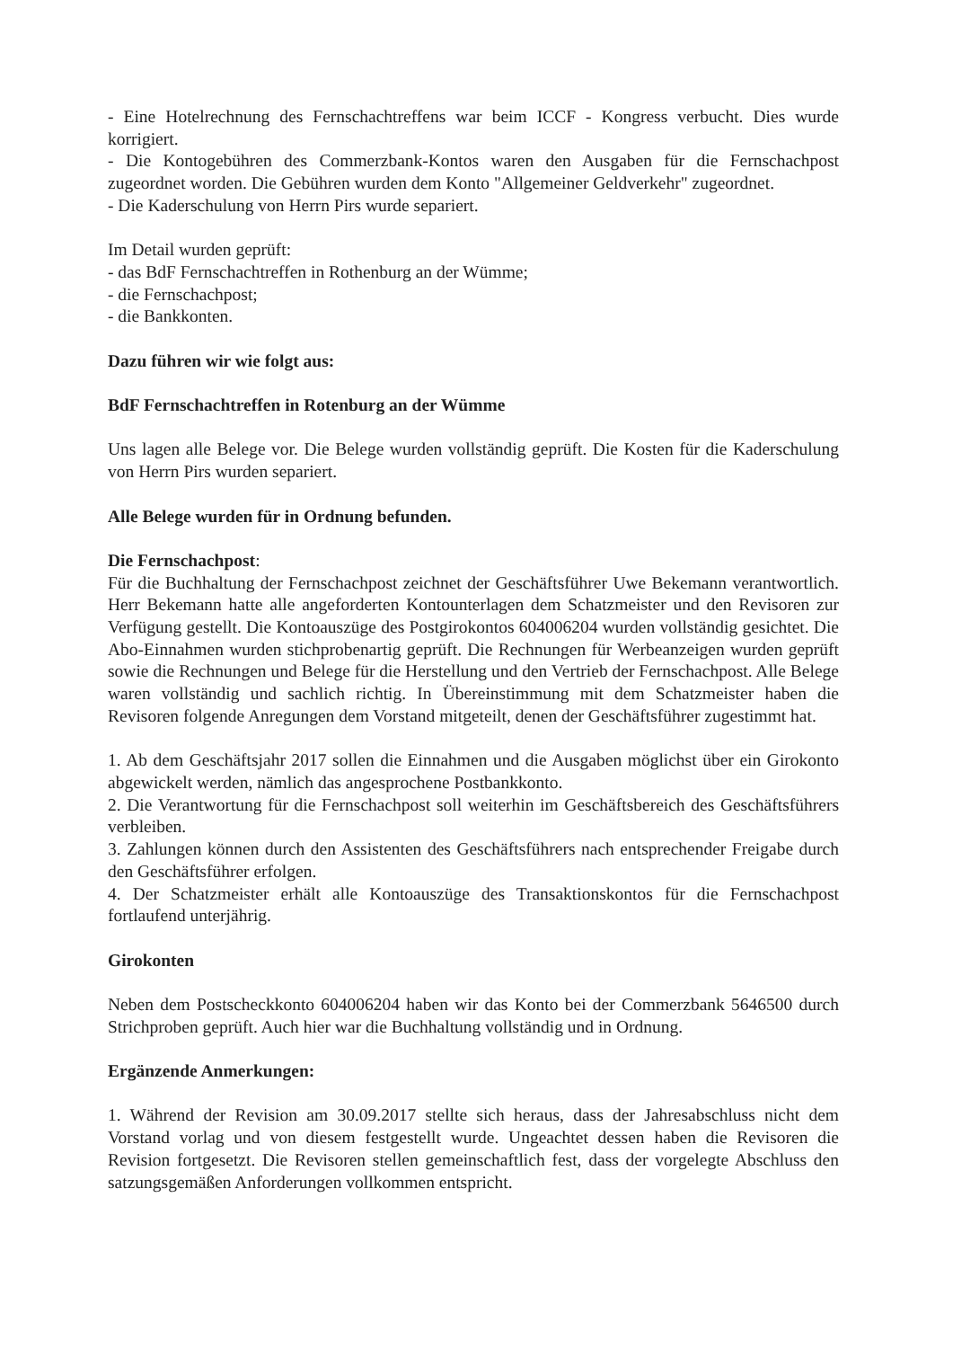- Eine Hotelrechnung des Fernschachtreffens war beim ICCF - Kongress verbucht. Dies wurde korrigiert.
- Die Kontogebühren des Commerzbank-Kontos waren den Ausgaben für die Fernschachpost zugeordnet worden. Die Gebühren wurden dem Konto "Allgemeiner Geldverkehr" zugeordnet.
- Die Kaderschulung von Herrn Pirs wurde separiert.
Im Detail wurden geprüft:
- das BdF Fernschachtreffen in Rothenburg an der Wümme;
- die Fernschachpost;
- die Bankkonten.
Dazu führen wir wie folgt aus:
BdF Fernschachtreffen in Rotenburg an der Wümme
Uns lagen alle Belege vor. Die Belege wurden vollständig geprüft. Die Kosten für die Kaderschulung von Herrn Pirs wurden separiert.
Alle Belege wurden für in Ordnung befunden.
Die Fernschachpost:
Für die Buchhaltung der Fernschachpost zeichnet der Geschäftsführer Uwe Bekemann verantwortlich. Herr Bekemann hatte alle angeforderten Kontounterlagen dem Schatzmeister und den Revisoren zur Verfügung gestellt. Die Kontoauszüge des Postgirokontos 604006204 wurden vollständig gesichtet. Die Abo-Einnahmen wurden stichprobenartig geprüft. Die Rechnungen für Werbeanzeigen wurden geprüft sowie die Rechnungen und Belege für die Herstellung und den Vertrieb der Fernschachpost. Alle Belege waren vollständig und sachlich richtig. In Übereinstimmung mit dem Schatzmeister haben die Revisoren folgende Anregungen dem Vorstand mitgeteilt, denen der Geschäftsführer zugestimmt hat.
1. Ab dem Geschäftsjahr 2017 sollen die Einnahmen und die Ausgaben möglichst über ein Girokonto abgewickelt werden, nämlich das angesprochene Postbankkonto.
2. Die Verantwortung für die Fernschachpost soll weiterhin im Geschäftsbereich des Geschäftsführers verbleiben.
3. Zahlungen können durch den Assistenten des Geschäftsführers nach entsprechender Freigabe durch den Geschäftsführer erfolgen.
4. Der Schatzmeister erhält alle Kontoauszüge des Transaktionskontos für die Fernschachpost fortlaufend unterjährig.
Girokonten
Neben dem Postscheckkonto 604006204 haben wir das Konto bei der Commerzbank 5646500 durch Strichproben geprüft. Auch hier war die Buchhaltung vollständig und in Ordnung.
Ergänzende Anmerkungen:
1. Während der Revision am 30.09.2017 stellte sich heraus, dass der Jahresabschluss nicht dem Vorstand vorlag und von diesem festgestellt wurde. Ungeachtet dessen haben die Revisoren die Revision fortgesetzt. Die Revisoren stellen gemeinschaftlich fest, dass der vorgelegte Abschluss den satzungsgemäßen Anforderungen vollkommen entspricht.